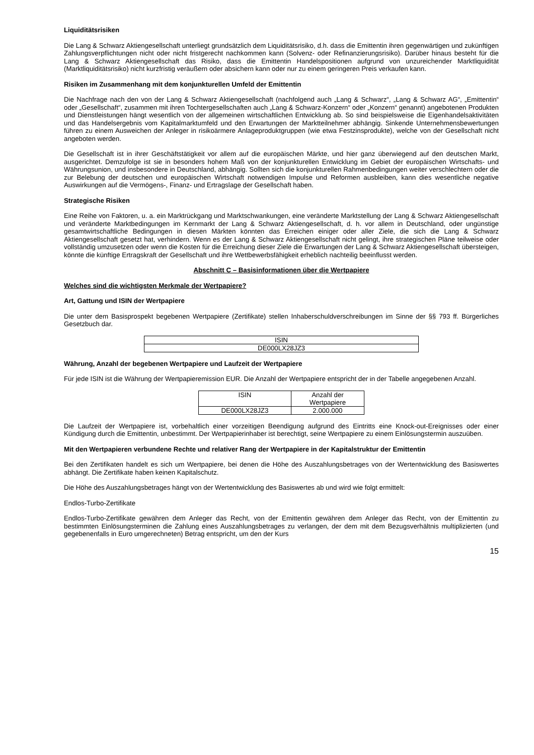Liquiditätsrisiken
Die Lang & Schwarz Aktiengesellschaft unterliegt grundsätzlich dem Liquiditätsrisiko, d.h. dass die Emittentin ihren gegenwärtigen und zukünftigen Zahlungsverpflichtungen nicht oder nicht fristgerecht nachkommen kann (Solvenz- oder Refinanzierungsrisiko). Darüber hinaus besteht für die Lang & Schwarz Aktiengesellschaft das Risiko, dass die Emittentin Handelspositionen aufgrund von unzureichender Marktliquidität (Marktliquiditätsrisiko) nicht kurzfristig veräußern oder absichern kann oder nur zu einem geringeren Preis verkaufen kann.
Risiken im Zusammenhang mit dem konjunkturellen Umfeld der Emittentin
Die Nachfrage nach den von der Lang & Schwarz Aktiengesellschaft (nachfolgend auch „Lang & Schwarz“, „Lang & Schwarz AG“, „Emittentin“ oder „Gesellschaft“, zusammen mit ihren Tochtergesellschaften auch „Lang & Schwarz-Konzern“ oder „Konzern“ genannt) angebotenen Produkten und Dienstleistungen hängt wesentlich von der allgemeinen wirtschaftlichen Entwicklung ab. So sind beispielsweise die Eigenhandelsaktivitäten und das Handelsergebnis vom Kapitalmarktumfeld und den Erwartungen der Marktteilnehmer abhängig. Sinkende Unternehmensbewertungen führen zu einem Ausweichen der Anleger in risikoärmere Anlageproduktgruppen (wie etwa Festzinsprodukte), welche von der Gesellschaft nicht angeboten werden.
Die Gesellschaft ist in ihrer Geschäftstätigkeit vor allem auf die europäischen Märkte, und hier ganz überwiegend auf den deutschen Markt, ausgerichtet. Demzufolge ist sie in besonders hohem Maß von der konjunkturellen Entwicklung im Gebiet der europäischen Wirtschafts- und Währungsunion, und insbesondere in Deutschland, abhängig. Sollten sich die konjunkturellen Rahmenbedingungen weiter verschlechtern oder die zur Belebung der deutschen und europäischen Wirtschaft notwendigen Impulse und Reformen ausbleiben, kann dies wesentliche negative Auswirkungen auf die Vermögens-, Finanz- und Ertragslage der Gesellschaft haben.
Strategische Risiken
Eine Reihe von Faktoren, u. a. ein Marktrückgang und Marktschwankungen, eine veränderte Marktstellung der Lang & Schwarz Aktiengesellschaft und veränderte Marktbedingungen im Kernmarkt der Lang & Schwarz Aktiengesellschaft, d. h. vor allem in Deutschland, oder ungünstige gesamtwirtschaftliche Bedingungen in diesen Märkten könnten das Erreichen einiger oder aller Ziele, die sich die Lang & Schwarz Aktiengesellschaft gesetzt hat, verhindern. Wenn es der Lang & Schwarz Aktiengesellschaft nicht gelingt, ihre strategischen Pläne teilweise oder vollständig umzusetzen oder wenn die Kosten für die Erreichung dieser Ziele die Erwartungen der Lang & Schwarz Aktiengesellschaft übersteigen, könnte die künftige Ertragskraft der Gesellschaft und ihre Wettbewerbsfähigkeit erheblich nachteilig beeinflusst werden.
Abschnitt C – Basisinformationen über die Wertpapiere
Welches sind die wichtigsten Merkmale der Wertpapiere?
Art, Gattung und ISIN der Wertpapiere
Die unter dem Basisprospekt begebenen Wertpapiere (Zertifikate) stellen Inhaberschuldverschreibungen im Sinne der §§ 793 ff. Bürgerliches Gesetzbuch dar.
| ISIN |
| DE000LX28JZ3 |
Währung, Anzahl der begebenen Wertpapiere und Laufzeit der Wertpapiere
Für jede ISIN ist die Währung der Wertpapieremission EUR. Die Anzahl der Wertpapiere entspricht der in der Tabelle angegebenen Anzahl.
| ISIN | Anzahl der Wertpapiere |
| DE000LX28JZ3 | 2.000.000 |
Die Laufzeit der Wertpapiere ist, vorbehaltlich einer vorzeitigen Beendigung aufgrund des Eintritts eine Knock-out-Ereignisses oder einer Kündigung durch die Emittentin, unbestimmt. Der Wertpapierinhaber ist berechtigt, seine Wertpapiere zu einem Einlösungstermin auszuüben.
Mit den Wertpapieren verbundene Rechte und relativer Rang der Wertpapiere in der Kapitalstruktur der Emittentin
Bei den Zertifikaten handelt es sich um Wertpapiere, bei denen die Höhe des Auszahlungsbetrages von der Wertentwicklung des Basiswertes abhängt. Die Zertifikate haben keinen Kapitalschutz.
Die Höhe des Auszahlungsbetrages hängt von der Wertentwicklung des Basiswertes ab und wird wie folgt ermittelt:
Endlos-Turbo-Zertifikate
Endlos-Turbo-Zertifikate gewähren dem Anleger das Recht, von der Emittentin gewähren dem Anleger das Recht, von der Emittentin zu bestimmten Einlösungsterminen die Zahlung eines Auszahlungsbetrages zu verlangen, der dem mit dem Bezugsverhältnis multiplizierten (und gegebenenfalls in Euro umgerechneten) Betrag entspricht, um den der Kurs
15